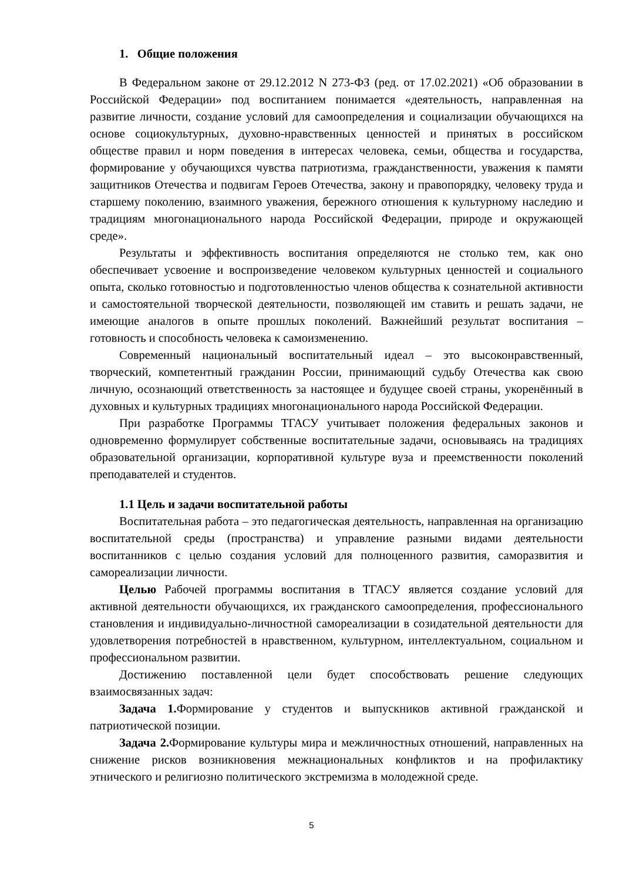1. Общие положения
В Федеральном законе от 29.12.2012 N 273-ФЗ (ред. от 17.02.2021) «Об образовании в Российской Федерации» под воспитанием понимается «деятельность, направленная на развитие личности, создание условий для самоопределения и социализации обучающихся на основе социокультурных, духовно-нравственных ценностей и принятых в российском обществе правил и норм поведения в интересах человека, семьи, общества и государства, формирование у обучающихся чувства патриотизма, гражданственности, уважения к памяти защитников Отечества и подвигам Героев Отечества, закону и правопорядку, человеку труда и старшему поколению, взаимного уважения, бережного отношения к культурному наследию и традициям многонационального народа Российской Федерации, природе и окружающей среде».
Результаты и эффективность воспитания определяются не столько тем, как оно обеспечивает усвоение и воспроизведение человеком культурных ценностей и социального опыта, сколько готовностью и подготовленностью членов общества к сознательной активности и самостоятельной творческой деятельности, позволяющей им ставить и решать задачи, не имеющие аналогов в опыте прошлых поколений. Важнейший результат воспитания – готовность и способность человека к самоизменению.
Современный национальный воспитательный идеал – это высоконравственный, творческий, компетентный гражданин России, принимающий судьбу Отечества как свою личную, осознающий ответственность за настоящее и будущее своей страны, укоренённый в духовных и культурных традициях многонационального народа Российской Федерации.
При разработке Программы ТГАСУ учитывает положения федеральных законов и одновременно формулирует собственные воспитательные задачи, основываясь на традициях образовательной организации, корпоративной культуре вуза и преемственности поколений преподавателей и студентов.
1.1 Цель и задачи воспитательной работы
Воспитательная работа – это педагогическая деятельность, направленная на организацию воспитательной среды (пространства) и управление разными видами деятельности воспитанников с целью создания условий для полноценного развития, саморазвития и самореализации личности.
Целью Рабочей программы воспитания в ТГАСУ является создание условий для активной деятельности обучающихся, их гражданского самоопределения, профессионального становления и индивидуально-личностной самореализации в созидательной деятельности для удовлетворения потребностей в нравственном, культурном, интеллектуальном, социальном и профессиональном развитии.
Достижению поставленной цели будет способствовать решение следующих взаимосвязанных задач:
Задача 1. Формирование у студентов и выпускников активной гражданской и патриотической позиции.
Задача 2. Формирование культуры мира и межличностных отношений, направленных на снижение рисков возникновения межнациональных конфликтов и на профилактику этнического и религиозно политического экстремизма в молодежной среде.
5